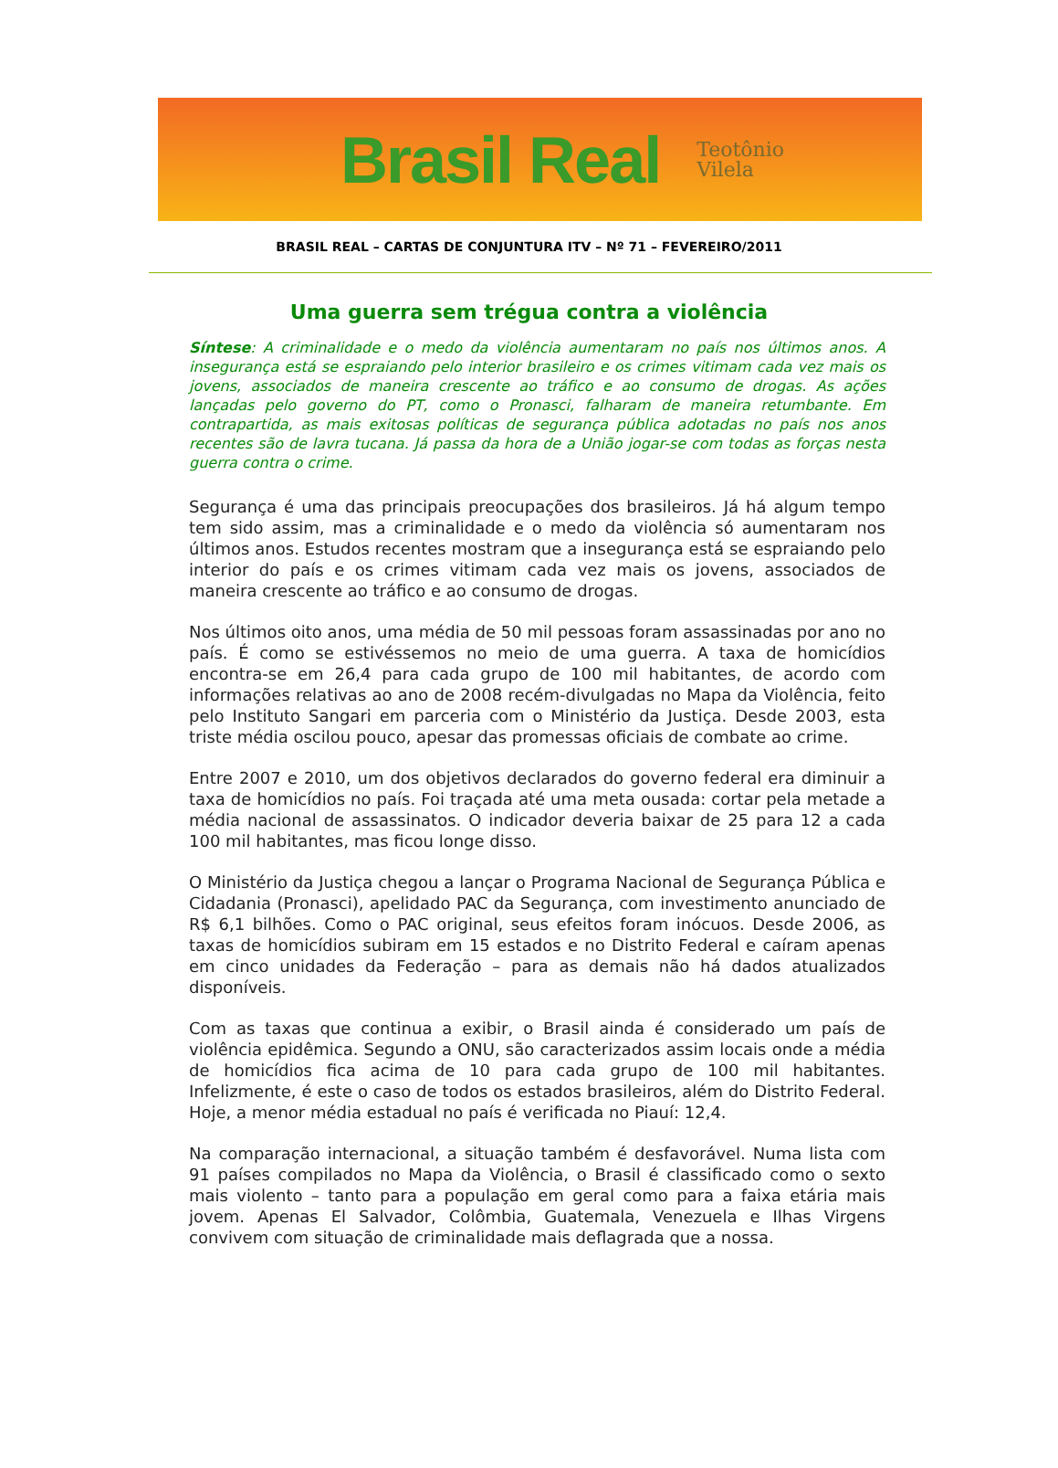Brasil Real
Teotônio
Vilela
BRASIL REAL – CARTAS DE CONJUNTURA ITV – Nº 71 – FEVEREIRO/2011
Uma guerra sem trégua contra a violência
Síntese: A criminalidade e o medo da violência aumentaram no país nos últimos anos. A insegurança está se espraiando pelo interior brasileiro e os crimes vitimam cada vez mais os jovens, associados de maneira crescente ao tráfico e ao consumo de drogas. As ações lançadas pelo governo do PT, como o Pronasci, falharam de maneira retumbante. Em contrapartida, as mais exitosas políticas de segurança pública adotadas no país nos anos recentes são de lavra tucana. Já passa da hora de a União jogar-se com todas as forças nesta guerra contra o crime.
Segurança é uma das principais preocupações dos brasileiros. Já há algum tempo tem sido assim, mas a criminalidade e o medo da violência só aumentaram nos últimos anos. Estudos recentes mostram que a insegurança está se espraiando pelo interior do país e os crimes vitimam cada vez mais os jovens, associados de maneira crescente ao tráfico e ao consumo de drogas.
Nos últimos oito anos, uma média de 50 mil pessoas foram assassinadas por ano no país. É como se estivéssemos no meio de uma guerra. A taxa de homicídios encontra-se em 26,4 para cada grupo de 100 mil habitantes, de acordo com informações relativas ao ano de 2008 recém-divulgadas no Mapa da Violência, feito pelo Instituto Sangari em parceria com o Ministério da Justiça. Desde 2003, esta triste média oscilou pouco, apesar das promessas oficiais de combate ao crime.
Entre 2007 e 2010, um dos objetivos declarados do governo federal era diminuir a taxa de homicídios no país. Foi traçada até uma meta ousada: cortar pela metade a média nacional de assassinatos. O indicador deveria baixar de 25 para 12 a cada 100 mil habitantes, mas ficou longe disso.
O Ministério da Justiça chegou a lançar o Programa Nacional de Segurança Pública e Cidadania (Pronasci), apelidado PAC da Segurança, com investimento anunciado de R$ 6,1 bilhões. Como o PAC original, seus efeitos foram inócuos. Desde 2006, as taxas de homicídios subiram em 15 estados e no Distrito Federal e caíram apenas em cinco unidades da Federação – para as demais não há dados atualizados disponíveis.
Com as taxas que continua a exibir, o Brasil ainda é considerado um país de violência epidêmica. Segundo a ONU, são caracterizados assim locais onde a média de homicídios fica acima de 10 para cada grupo de 100 mil habitantes. Infelizmente, é este o caso de todos os estados brasileiros, além do Distrito Federal. Hoje, a menor média estadual no país é verificada no Piauí: 12,4.
Na comparação internacional, a situação também é desfavorável. Numa lista com 91 países compilados no Mapa da Violência, o Brasil é classificado como o sexto mais violento – tanto para a população em geral como para a faixa etária mais jovem. Apenas El Salvador, Colômbia, Guatemala, Venezuela e Ilhas Virgens convivem com situação de criminalidade mais deflagrada que a nossa.